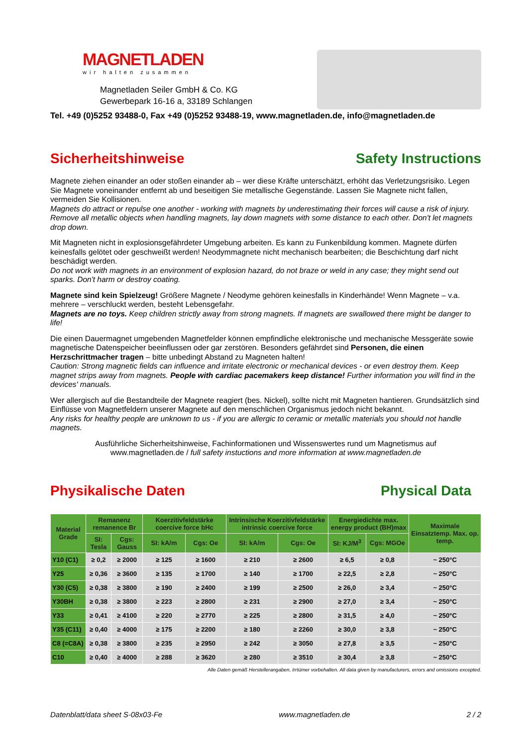MAGNETLADEN
wir halten zusammen
Magnetladen Seiler GmbH & Co. KG
Gewerbepark 16-16 a, 33189 Schlangen
Tel. +49 (0)5252 93488-0, Fax +49 (0)5252 93488-19, www.magnetladen.de, info@magnetladen.de
Sicherheitshinweise Safety Instructions
Magnete ziehen einander an oder stoßen einander ab – wer diese Kräfte unterschätzt, erhöht das Verletzungsrisiko. Legen Sie Magnete voneinander entfernt ab und beseitigen Sie metallische Gegenstände. Lassen Sie Magnete nicht fallen, vermeiden Sie Kollisionen.
Magnets do attract or repulse one another - working with magnets by underestimating their forces will cause a risk of injury. Remove all metallic objects when handling magnets, lay down magnets with some distance to each other. Don't let magnets drop down.
Mit Magneten nicht in explosionsgefährdeter Umgebung arbeiten. Es kann zu Funkenbildung kommen. Magnete dürfen keinesfalls gelötet oder geschweißt werden! Neodymmagnete nicht mechanisch bearbeiten; die Beschichtung darf nicht beschädigt werden.
Do not work with magnets in an environment of explosion hazard, do not braze or weld in any case; they might send out sparks. Don't harm or destroy coating.
Magnete sind kein Spielzeug! Größere Magnete / Neodyme gehören keinesfalls in Kinderhände! Wenn Magnete – v.a. mehrere – verschluckt werden, besteht Lebensgefahr.
Magnets are no toys. Keep children strictly away from strong magnets. If magnets are swallowed there might be danger to life!
Die einen Dauermagnet umgebenden Magnetfelder können empfindliche elektronische und mechanische Messgeräte sowie magnetische Datenspeicher beeinflussen oder gar zerstören. Besonders gefährdet sind Personen, die einen Herzschrittmacher tragen – bitte unbedingt Abstand zu Magneten halten!
Caution: Strong magnetic fields can influence and irritate electronic or mechanical devices - or even destroy them. Keep magnet strips away from magnets. People with cardiac pacemakers keep distance! Further information you will find in the devices' manuals.
Wer allergisch auf die Bestandteile der Magnete reagiert (bes. Nickel), sollte nicht mit Magneten hantieren. Grundsätzlich sind Einflüsse von Magnetfeldern unserer Magnete auf den menschlichen Organismus jedoch nicht bekannt.
Any risks for healthy people are unknown to us - if you are allergic to ceramic or metallic materials you should not handle magnets.
Ausführliche Sicherheitshinweise, Fachinformationen und Wissenswertes rund um Magnetismus auf
www.magnetladen.de / full safety instuctions and more information at www.magnetladen.de
Physikalische Daten Physical Data
| Material Grade | Remanenz remanence Br | | Koerzitivfeldstärke coercive force bHc | | Intrinsische Koerzitivfeldstärke intrinsic coercive force | | Energiedichte max. energy product (BH)max | | Maximale Einsatztemp. Max. op. temp. |
| --- | --- | --- | --- | --- | --- | --- | --- | --- | --- |
| | SI: Tesla | Cgs: Gauss | SI: kA/m | Cgs: Oe | SI: kA/m | Cgs: Oe | SI: KJ/M<sup>3</sup> | Cgs: MGOe | |
| Y10 (C1) | ≥ 0,2 | ≥ 2000 | ≥ 125 | ≥ 1600 | ≥ 210 | ≥ 2600 | ≥ 6,5 | ≥ 0,8 | ~ 250°C |
| Y25 | ≥ 0,36 | ≥ 3600 | ≥ 135 | ≥ 1700 | ≥ 140 | ≥ 1700 | ≥ 22,5 | ≥ 2,8 | ~ 250°C |
| Y30 (C5) | ≥ 0,38 | ≥ 3800 | ≥ 190 | ≥ 2400 | ≥ 199 | ≥ 2500 | ≥ 26,0 | ≥ 3,4 | ~ 250°C |
| Y30BH | ≥ 0,38 | ≥ 3800 | ≥ 223 | ≥ 2800 | ≥ 231 | ≥ 2900 | ≥ 27,0 | ≥ 3,4 | ~ 250°C |
| Y33 | ≥ 0,41 | ≥ 4100 | ≥ 220 | ≥ 2770 | ≥ 225 | ≥ 2800 | ≥ 31,5 | ≥ 4,0 | ~ 250°C |
| Y35 (C11) | ≥ 0,40 | ≥ 4000 | ≥ 175 | ≥ 2200 | ≥ 180 | ≥ 2260 | ≥ 30,0 | ≥ 3,8 | ~ 250°C |
| C8 (=C8A) | ≥ 0,38 | ≥ 3800 | ≥ 235 | ≥ 2950 | ≥ 242 | ≥ 3050 | ≥ 27,8 | ≥ 3,5 | ~ 250°C |
| C10 | ≥ 0,40 | ≥ 4000 | ≥ 288 | ≥ 3620 | ≥ 280 | ≥ 3510 | ≥ 30,4 | ≥ 3,8 | ~ 250°C |
Alle Daten gemäß Herstellerangaben, Irrtümer vorbehalten. All data given by manufacturers, errors and omissions excepted.
Datenblatt/data sheet S-08x03-Fe www.magnetladen.de 2 / 2